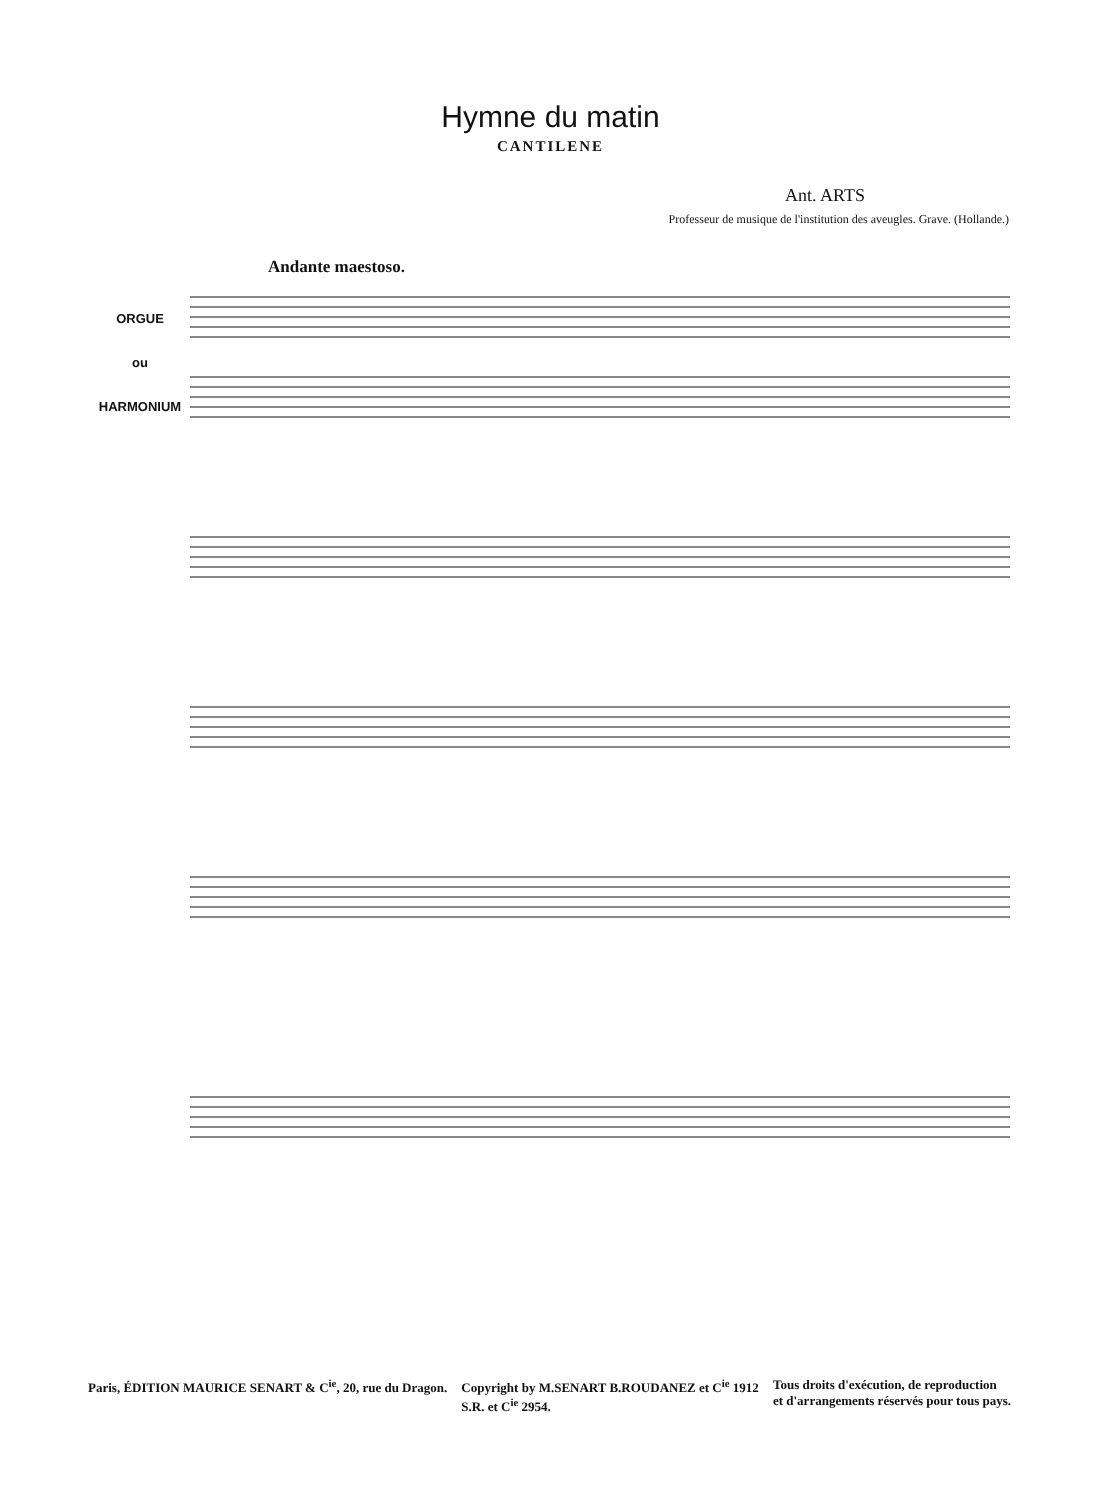Hymne du matin
CANTILENE
Ant. ARTS
Professeur de musique de l'institution des aveugles. Grave. (Hollande.)
Andante maestoso.
ORGUE
ou
HARMONIUM
Paris, ÉDITION MAURICE SENART & C<sup>ie</sup>, 20, rue du Dragon.
Copyright by M.SENART B.ROUDANEZ et C<sup>ie</sup> 1912
S.R. et C<sup>ie</sup> 2954.
Tous droits d'exécution, de reproduction
et d'arrangements réservés pour tous pays.